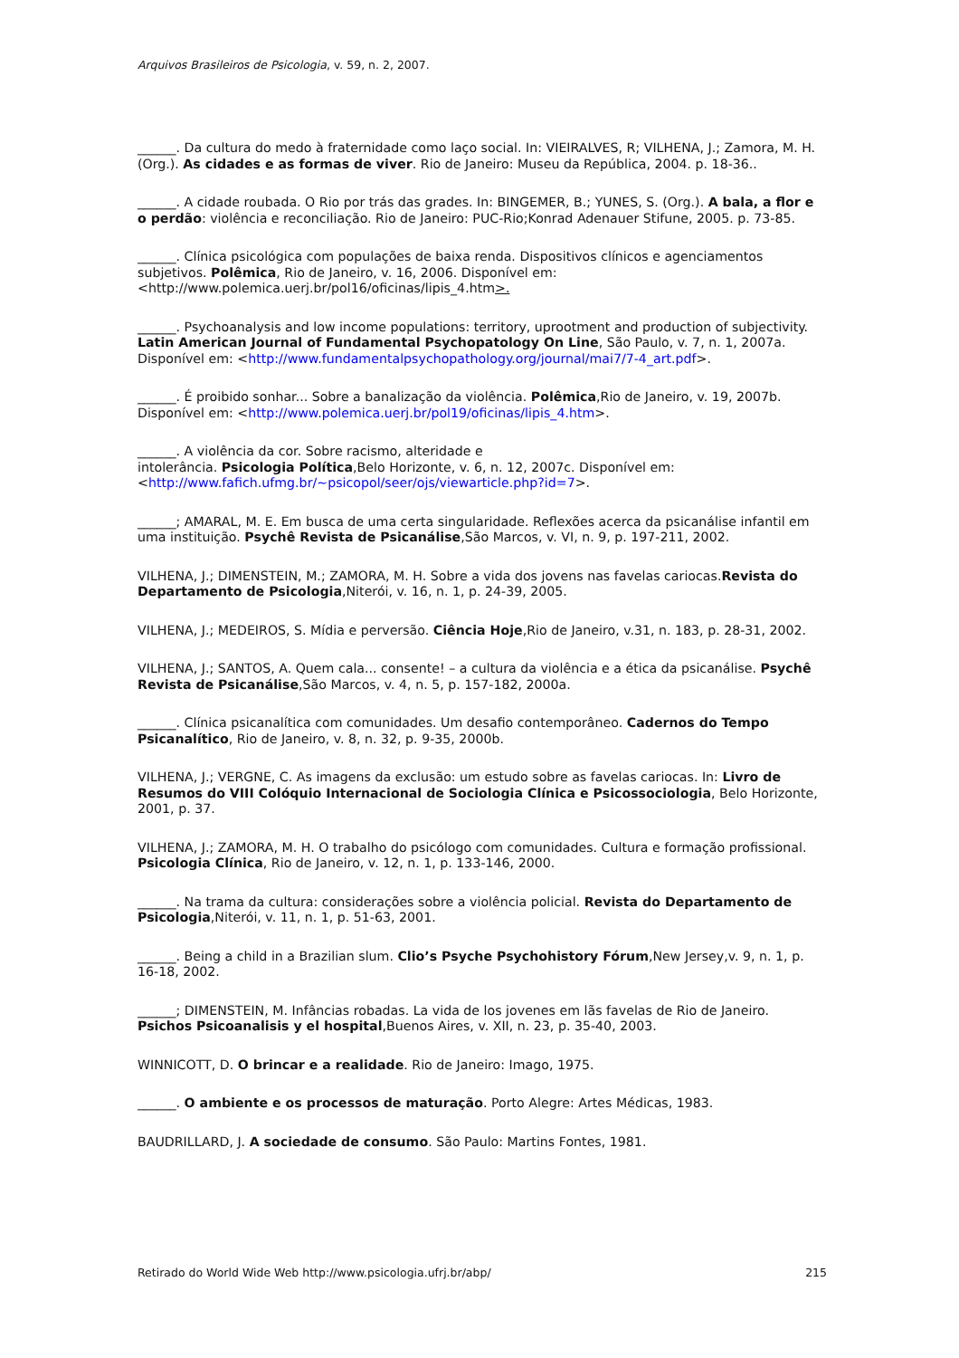Arquivos Brasileiros de Psicologia, v. 59, n. 2, 2007.
______. Da cultura do medo à fraternidade como laço social. In: VIEIRALVES, R; VILHENA, J.; Zamora, M. H. (Org.). As cidades e as formas de viver. Rio de Janeiro: Museu da República, 2004. p. 18-36..
______. A cidade roubada. O Rio por trás das grades. In: BINGEMER, B.; YUNES, S. (Org.). A bala, a flor e o perdão: violência e reconciliação. Rio de Janeiro: PUC-Rio;Konrad Adenauer Stifune, 2005. p. 73-85.
______. Clínica psicológica com populações de baixa renda. Dispositivos clínicos e agenciamentos subjetivos. Polêmica, Rio de Janeiro, v. 16, 2006. Disponível em: <http://www.polemica.uerj.br/pol16/oficinas/lipis_4.htm>.
______. Psychoanalysis and low income populations: territory, uprootment and production of subjectivity. Latin American Journal of Fundamental Psychopatology On Line, São Paulo, v. 7, n. 1, 2007a. Disponível em: <http://www.fundamentalpsychopathology.org/journal/mai7/7-4_art.pdf>.
______. É proibido sonhar... Sobre a banalização da violência. Polêmica,Rio de Janeiro, v. 19, 2007b. Disponível em: <http://www.polemica.uerj.br/pol19/oficinas/lipis_4.htm>.
______. A violência da cor. Sobre racismo, alteridade e
intolerância. Psicologia Política,Belo Horizonte, v. 6, n. 12, 2007c. Disponível em: <http://www.fafich.ufmg.br/~psicopol/seer/ojs/viewarticle.php?id=7>.
______; AMARAL, M. E. Em busca de uma certa singularidade. Reflexões acerca da psicanálise infantil em uma instituição. Psychê Revista de Psicanálise,São Marcos, v. VI, n. 9, p. 197-211, 2002.
VILHENA, J.; DIMENSTEIN, M.; ZAMORA, M. H. Sobre a vida dos jovens nas favelas cariocas.Revista do Departamento de Psicologia,Niterói, v. 16, n. 1, p. 24-39, 2005.
VILHENA, J.; MEDEIROS, S. Mídia e perversão. Ciência Hoje,Rio de Janeiro, v.31, n. 183, p. 28-31, 2002.
VILHENA, J.; SANTOS, A. Quem cala... consente! – a cultura da violência e a ética da psicanálise. Psychê Revista de Psicanálise,São Marcos, v. 4, n. 5, p. 157-182, 2000a.
______. Clínica psicanalítica com comunidades. Um desafio contemporâneo. Cadernos do Tempo Psicanalítico, Rio de Janeiro, v. 8, n. 32, p. 9-35, 2000b.
VILHENA, J.; VERGNE, C. As imagens da exclusão: um estudo sobre as favelas cariocas. In: Livro de Resumos do VIII Colóquio Internacional de Sociologia Clínica e Psicossociologia, Belo Horizonte, 2001, p. 37.
VILHENA, J.; ZAMORA, M. H. O trabalho do psicólogo com comunidades. Cultura e formação profissional. Psicologia Clínica, Rio de Janeiro, v. 12, n. 1, p. 133-146, 2000.
______. Na trama da cultura: considerações sobre a violência policial. Revista do Departamento de Psicologia,Niterói, v. 11, n. 1, p. 51-63, 2001.
______. Being a child in a Brazilian slum. Clio’s Psyche Psychohistory Fórum,New Jersey,v. 9, n. 1, p. 16-18, 2002.
______; DIMENSTEIN, M. Infâncias robadas. La vida de los jovenes em lãs favelas de Rio de Janeiro. Psichos Psicoanalisis y el hospital,Buenos Aires, v. XII, n. 23, p. 35-40, 2003.
WINNICOTT, D. O brincar e a realidade. Rio de Janeiro: Imago, 1975.
______. O ambiente e os processos de maturação. Porto Alegre: Artes Médicas, 1983.
BAUDRILLARD, J. A sociedade de consumo. São Paulo: Martins Fontes, 1981.
Retirado do World Wide Web http://www.psicologia.ufrj.br/abp/ 215